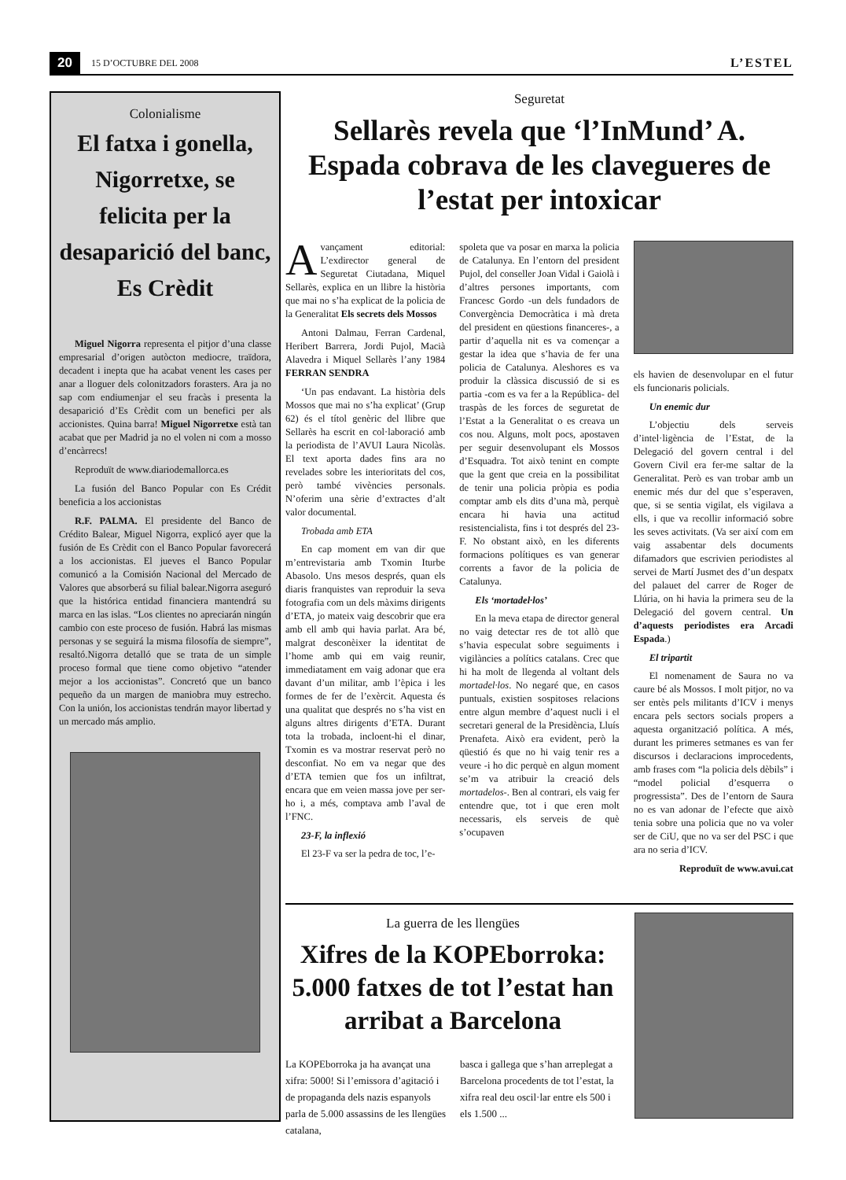20 15 D’OCTUBRE DEL 2008 L’ESTEL
Colonialisme
El fatxa i gonella, Nigorretxe, se felicita per la desaparició del banc, Es Crèdit
Miguel Nigorra representa el pitjor d’una classe empresarial d’origen autòcton mediocre, traïdora, decadent i inepta que ha acabat venent les cases per anar a lloguer dels colonitzadors forasters. Ara ja no sap com endiumenjar el seu fracàs i presenta la desaparició d’Es Crèdit com un benefici per als accionistes. Quina barra! Miguel Nigorretxe està tan acabat que per Madrid ja no el volen ni com a mosso d’encàrrecs!
Reproduït de www.diariodemallorca.es
La fusión del Banco Popular con Es Crédit beneficia a los accionistas
R.F. PALMA. El presidente del Banco de Crédito Balear, Miguel Nigorra, explicó ayer que la fusión de Es Crèdit con el Banco Popular favorecerá a los accionistas. El jueves el Banco Popular comunicó a la Comisión Nacional del Mercado de Valores que absorberá su filial balear.Nigorra aseguró que la histórica entidad financiera mantendrá su marca en las islas. “Los clientes no apreciarán ningún cambio con este proceso de fusión. Habrá las mismas personas y se seguirá la misma filosofía de siempre”, resaltó.Nigorra detalló que se trata de un simple proceso formal que tiene como objetivo “atender mejor a los accionistas”. Concretó que un banco pequeño da un margen de maniobra muy estrecho. Con la unión, los accionistas tendrán mayor libertad y un mercado más amplio.
Seguretat
Sellarès revela que ‘l’InMund’ A. Espada cobrava de les clavegueres de l’estat per intoxicar
Avançament editorial: L’exdirector general de Seguretat Ciutadana, Miquel Sellarès, explica en un llibre la història que mai no s’ha explicat de la policia de la Generalitat Els secrets dels Mossos
Antoni Dalmau, Ferran Cardenal, Heribert Barrera, Jordi Pujol, Macià Alavedra i Miquel Sellarès l’any 1984 FERRAN SENDRA
‘Un pas endavant. La història dels Mossos que mai no s’ha explicat’ (Grup 62) és el títol genèric del llibre que Sellarès ha escrit en col·laboració amb la periodista de l’AVUI Laura Nicolàs. El text aporta dades fins ara no revelades sobre les interioritats del cos, però també vivències personals. N’oferim una sèrie d’extractes d’alt valor documental.
Trobada amb ETA
En cap moment em van dir que m’entrevistaria amb Txomin Iturbe Abasolo. Uns mesos després, quan els diaris franquistes van reproduir la seva fotografia com un dels màxims dirigents d’ETA, jo mateix vaig descobrir que era amb ell amb qui havia parlat. Ara bé, malgrat desconèixer la identitat de l’home amb qui em vaig reunir, immediatament em vaig adonar que era davant d’un militar, amb l’èpica i les formes de fer de l’exèrcit. Aquesta és una qualitat que després no s’ha vist en alguns altres dirigents d’ETA. Durant tota la trobada, incloent-hi el dinar, Txomin es va mostrar reservat però no desconfiat. No em va negar que des d’ETA temien que fos un infiltrat, encara que em veien massa jove per ser-ho i, a més, comptava amb l’aval de l’FNC.
23-F, la inflexió
El 23-F va ser la pedra de toc, l’e-
spoleta que va posar en marxa la policia de Catalunya. En l’entorn del president Pujol, del conseller Joan Vidal i Gaiolà i d’altres persones importants, com Francesc Gordo -un dels fundadors de Convergència Democràtica i mà dreta del president en qüestions financeres-, a partir d’aquella nit es va començar a gestar la idea que s’havia de fer una policia de Catalunya. Aleshores es va produir la clàssica discussió de si es partia -com es va fer a la República- del traspàs de les forces de seguretat de l’Estat a la Generalitat o es creava un cos nou. Alguns, molt pocs, apostaven per seguir desenvolupant els Mossos d’Esquadra. Tot això tenint en compte que la gent que creia en la possibilitat de tenir una policia pròpia es podia comptar amb els dits d’una mà, perquè encara hi havia una actitud resistencialista, fins i tot després del 23-F. No obstant això, en les diferents formacions polítiques es van generar corrents a favor de la policia de Catalunya.
Els ‘mortadel·los’
En la meva etapa de director general no vaig detectar res de tot allò que s’havia especulat sobre seguiments i vigilàncies a polítics catalans. Crec que hi ha molt de llegenda al voltant dels mortadel·los. No negaré que, en casos puntuals, existien sospitoses relacions entre algun membre d’aquest nucli i el secretari general de la Presidència, Lluís Prenafeta. Això era evident, però la qüestió és que no hi vaig tenir res a veure -i ho dic perquè en algun moment se’m va atribuir la creació dels mortadelos-. Ben al contrari, els vaig fer entendre que, tot i que eren molt necessaris, els serveis de què s’ocupaven
els havien de desenvolupar en el futur els funcionaris policials.
Un enemic dur
L’objectiu dels serveis d’intel·ligència de l’Estat, de la Delegació del govern central i del Govern Civil era fer-me saltar de la Generalitat. Però es van trobar amb un enemic més dur del que s’esperaven, que, si se sentia vigilat, els vigilava a ells, i que va recollir informació sobre les seves activitats. (Va ser així com em vaig assabentar dels documents difamadors que escrivien periodistes al servei de Martí Jusmet des d’un despatx del palauet del carrer de Roger de Llúria, on hi havia la primera seu de la Delegació del govern central. Un d’aquests periodistes era Arcadi Espada.)
El tripartit
El nomenament de Saura no va caure bé als Mossos. I molt pitjor, no va ser entès pels militants d’ICV i menys encara pels sectors socials propers a aquesta organització política. A més, durant les primeres setmanes es van fer discursos i declaracions improcedents, amb frases com “la policia dels dèbils” i “model policial d’esquerra o progressista”. Des de l’entorn de Saura no es van adonar de l’efecte que això tenia sobre una policia que no va voler ser de CiU, que no va ser del PSC i que ara no seria d’ICV.
Reproduït de www.avui.cat
La guerra de les llengües
Xifres de la KOPEborroka: 5.000 fatxes de tot l’estat han arribat a Barcelona
La KOPEborroka ja ha avançat una xifra: 5000! Si l’emissora d’agitació i de propaganda dels nazis espanyols parla de 5.000 assassins de les llengües catalana,
basca i gallega que s’han arreplegat a Barcelona procedents de tot l’estat, la xifra real deu oscil·lar entre els 500 i els 1.500 ...